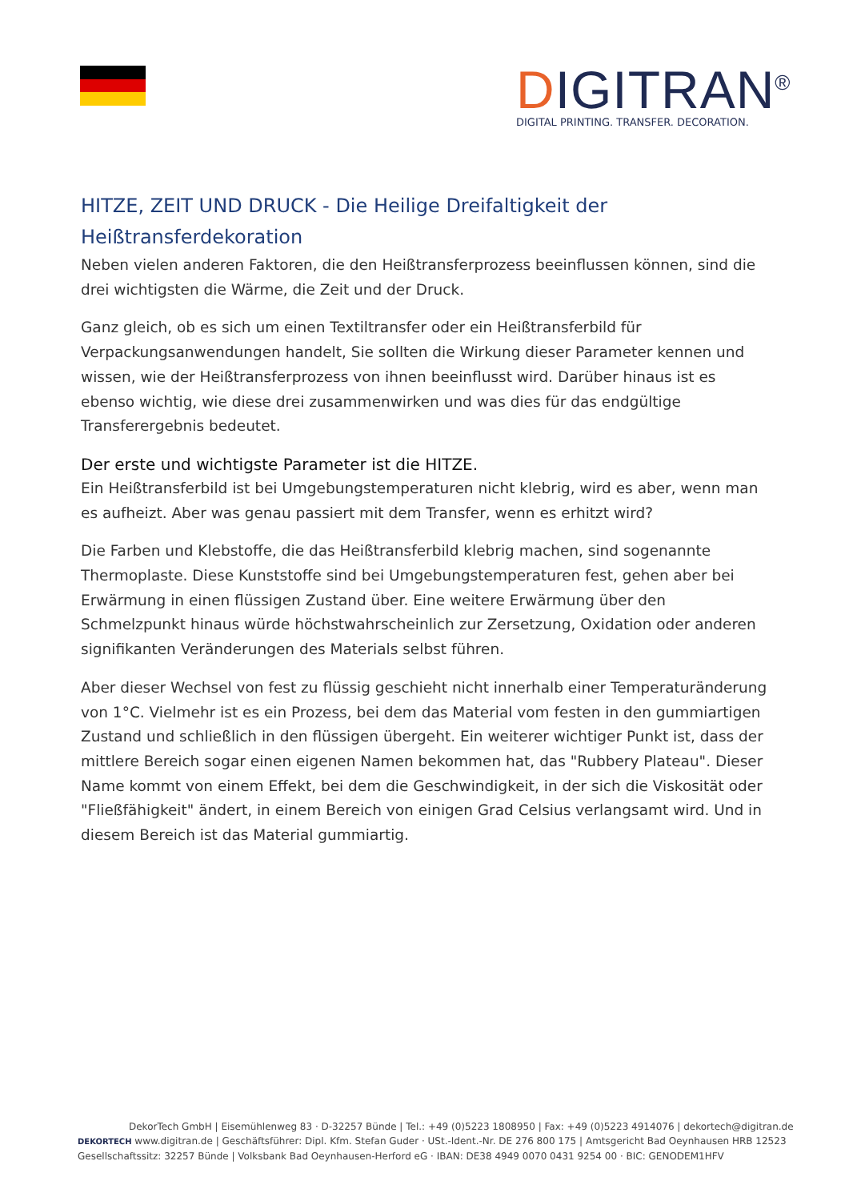DIGITRAN<sup>®</sup>
DIGITAL PRINTING. TRANSFER. DECORATION.
HITZE, ZEIT UND DRUCK - Die Heilige Dreifaltigkeit der Heißtransferdekoration
Neben vielen anderen Faktoren, die den Heißtransferprozess beeinflussen können, sind die drei wichtigsten die Wärme, die Zeit und der Druck.
Ganz gleich, ob es sich um einen Textiltransfer oder ein Heißtransferbild für Verpackungsanwendungen handelt, Sie sollten die Wirkung dieser Parameter kennen und wissen, wie der Heißtransferprozess von ihnen beeinflusst wird. Darüber hinaus ist es ebenso wichtig, wie diese drei zusammenwirken und was dies für das endgültige Transferergebnis bedeutet.
Der erste und wichtigste Parameter ist die HITZE.
Ein Heißtransferbild ist bei Umgebungstemperaturen nicht klebrig, wird es aber, wenn man es aufheizt. Aber was genau passiert mit dem Transfer, wenn es erhitzt wird?
Die Farben und Klebstoffe, die das Heißtransferbild klebrig machen, sind sogenannte Thermoplaste. Diese Kunststoffe sind bei Umgebungstemperaturen fest, gehen aber bei Erwärmung in einen flüssigen Zustand über. Eine weitere Erwärmung über den Schmelzpunkt hinaus würde höchstwahrscheinlich zur Zersetzung, Oxidation oder anderen signifikanten Veränderungen des Materials selbst führen.
Aber dieser Wechsel von fest zu flüssig geschieht nicht innerhalb einer Temperaturänderung von 1°C. Vielmehr ist es ein Prozess, bei dem das Material vom festen in den gummiartigen Zustand und schließlich in den flüssigen übergeht. Ein weiterer wichtiger Punkt ist, dass der mittlere Bereich sogar einen eigenen Namen bekommen hat, das "Rubbery Plateau". Dieser Name kommt von einem Effekt, bei dem die Geschwindigkeit, in der sich die Viskosität oder "Fließfähigkeit" ändert, in einem Bereich von einigen Grad Celsius verlangsamt wird. Und in diesem Bereich ist das Material gummiartig.
DekorTech GmbH | Eisemühlenweg 83 · D-32257 Bünde | Tel.: +49 (0)5223 1808950 | Fax: +49 (0)5223 4914076 | dekortech@digitran.de
DEKORTECH www.digitran.de | Geschäftsführer: Dipl. Kfm. Stefan Guder · USt.-Ident.-Nr. DE 276 800 175 | Amtsgericht Bad Oeynhausen HRB 12523
Gesellschaftssitz: 32257 Bünde | Volksbank Bad Oeynhausen-Herford eG · IBAN: DE38 4949 0070 0431 9254 00 · BIC: GENODEM1HFV